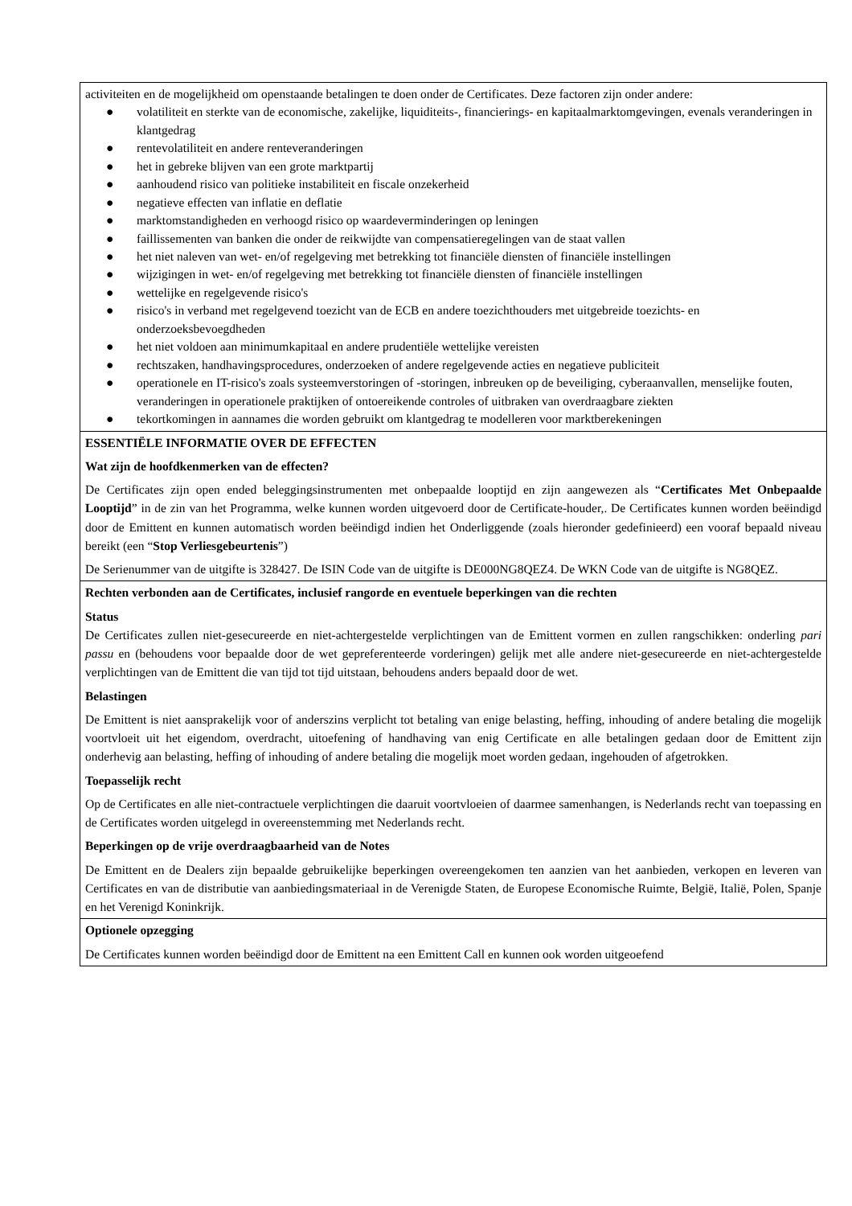activiteiten en de mogelijkheid om openstaande betalingen te doen onder de Certificates. Deze factoren zijn onder andere:
● volatiliteit en sterkte van de economische, zakelijke, liquiditeits-, financierings- en kapitaalmarktomgevingen, evenals veranderingen in klantgedrag
● rentevolatiliteit en andere renteveranderingen
● het in gebreke blijven van een grote marktpartij
● aanhoudend risico van politieke instabiliteit en fiscale onzekerheid
● negatieve effecten van inflatie en deflatie
● marktomstandigheden en verhoogd risico op waardeverminderingen op leningen
● faillissementen van banken die onder de reikwijdte van compensatieregelingen van de staat vallen
● het niet naleven van wet- en/of regelgeving met betrekking tot financiële diensten of financiële instellingen
● wijzigingen in wet- en/of regelgeving met betrekking tot financiële diensten of financiële instellingen
● wettelijke en regelgevende risico's
● risico's in verband met regelgevend toezicht van de ECB en andere toezichthouders met uitgebreide toezichts- en onderzoeksbevoegdheden
● het niet voldoen aan minimumkapitaal en andere prudentiële wettelijke vereisten
● rechtszaken, handhavingsprocedures, onderzoeken of andere regelgevende acties en negatieve publiciteit
● operationele en IT-risico's zoals systeemverstoringen of -storingen, inbreuken op de beveiliging, cyberaanvallen, menselijke fouten, veranderingen in operationele praktijken of ontoereikende controles of uitbraken van overdraagbare ziekten
● tekortkomingen in aannames die worden gebruikt om klantgedrag te modelleren voor marktberekeningen
ESSENTIËLE INFORMATIE OVER DE EFFECTEN
Wat zijn de hoofdkenmerken van de effecten?
De Certificates zijn open ended beleggingsinstrumenten met onbepaalde looptijd en zijn aangewezen als “Certificates Met Onbepaalde Looptijd” in de zin van het Programma, welke kunnen worden uitgevoerd door de Certificate-houder,. De Certificates kunnen worden beëindigd door de Emittent en kunnen automatisch worden beëindigd indien het Onderliggende (zoals hieronder gedefinieerd) een vooraf bepaald niveau bereikt (een “Stop Verliesgebeurtenis”)
De Serienummer van de uitgifte is 328427. De ISIN Code van de uitgifte is DE000NG8QEZ4. De WKN Code van de uitgifte is NG8QEZ.
Rechten verbonden aan de Certificates, inclusief rangorde en eventuele beperkingen van die rechten
Status
De Certificates zullen niet-gesecureerde en niet-achtergestelde verplichtingen van de Emittent vormen en zullen rangschikken: onderling pari passu en (behoudens voor bepaalde door de wet gepreferenteerde vorderingen) gelijk met alle andere niet-gesecureerde en niet-achtergestelde verplichtingen van de Emittent die van tijd tot tijd uitstaan, behoudens anders bepaald door de wet.
Belastingen
De Emittent is niet aansprakelijk voor of anderszins verplicht tot betaling van enige belasting, heffing, inhouding of andere betaling die mogelijk voortvloeit uit het eigendom, overdracht, uitoefening of handhaving van enig Certificate en alle betalingen gedaan door de Emittent zijn onderhevig aan belasting, heffing of inhouding of andere betaling die mogelijk moet worden gedaan, ingehouden of afgetrokken.
Toepasselijk recht
Op de Certificates en alle niet-contractuele verplichtingen die daaruit voortvloeien of daarmee samenhangen, is Nederlands recht van toepassing en de Certificates worden uitgelegd in overeenstemming met Nederlands recht.
Beperkingen op de vrije overdraagbaarheid van de Notes
De Emittent en de Dealers zijn bepaalde gebruikelijke beperkingen overeengekomen ten aanzien van het aanbieden, verkopen en leveren van Certificates en van de distributie van aanbiedingsmateriaal in de Verenigde Staten, de Europese Economische Ruimte, België, Italië, Polen, Spanje en het Verenigd Koninkrijk.
Optionele opzegging
De Certificates kunnen worden beëindigd door de Emittent na een Emittent Call en kunnen ook worden uitgeoefend